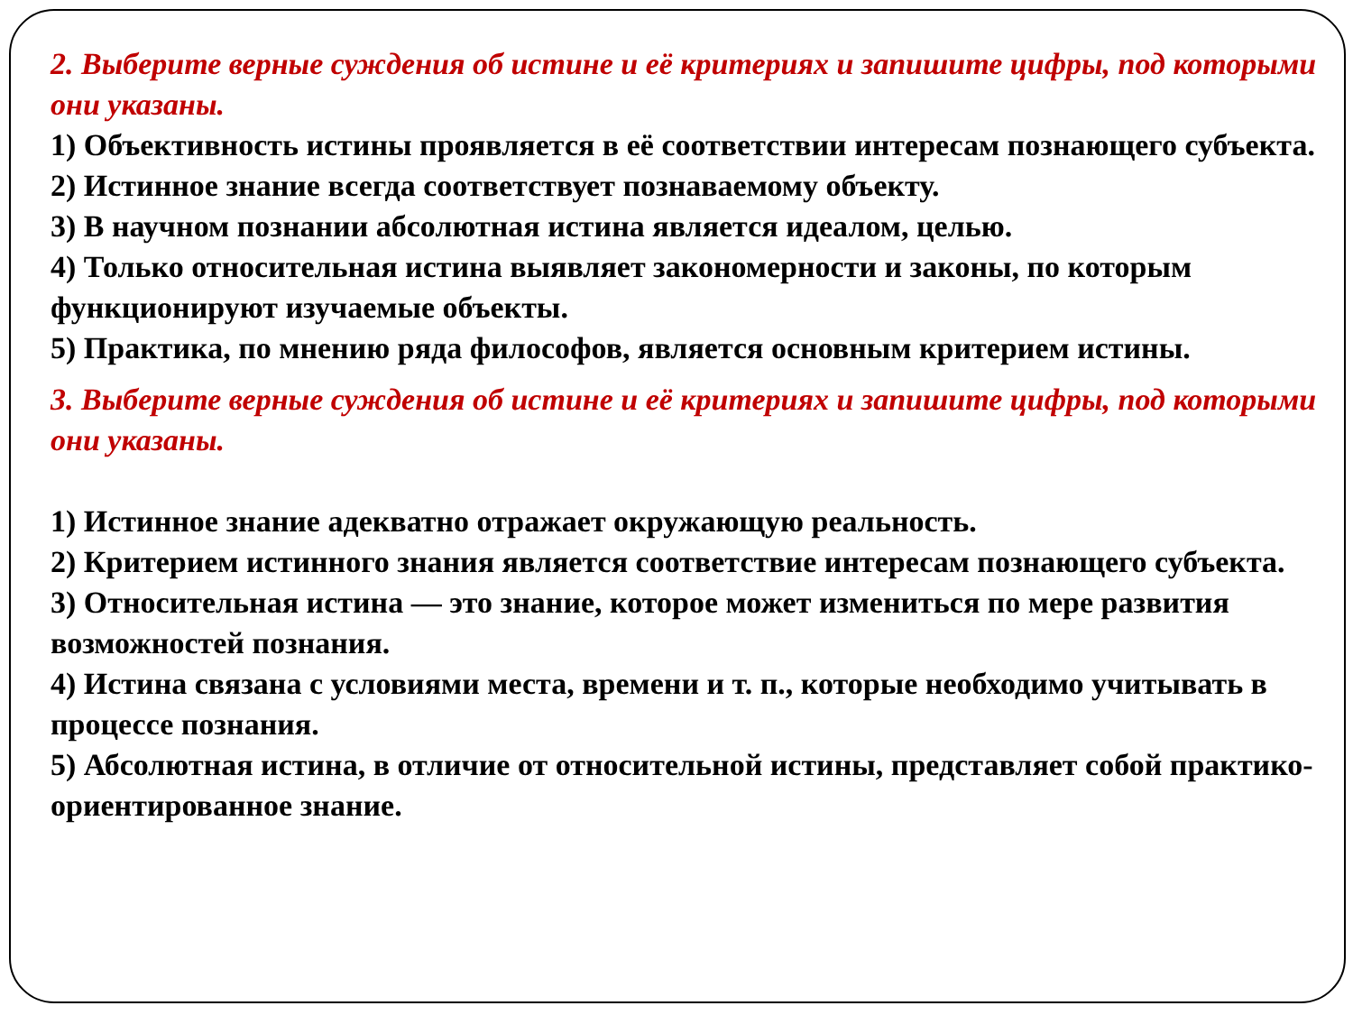2. Выберите верные суждения об истине и её критериях и запишите цифры, под которыми они указаны.
1) Объективность истины проявляется в её соответствии интересам познающего субъекта.
2) Истинное знание всегда соответствует познаваемому объекту.
3) В научном познании абсолютная истина является идеалом, целью.
4) Только относительная истина выявляет закономерности и законы, по которым функционируют изучаемые объекты.
5) Практика, по мнению ряда философов, является основным критерием истины.
3. Выберите верные суждения об истине и её критериях и запишите цифры, под которыми они указаны.
1) Истинное знание адекватно отражает окружающую реальность.
2) Критерием истинного знания является соответствие интересам познающего субъекта.
3) Относительная истина — это знание, которое может измениться по мере развития возможностей познания.
4) Истина связана с условиями места, времени и т. п., которые необходимо учитывать в процессе познания.
5) Абсолютная истина, в отличие от относительной истины, представляет собой практико-ориентированное знание.